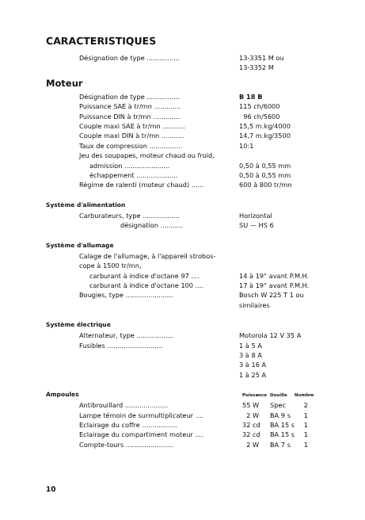CARACTERISTIQUES
| Désignation de type ................ | 13-3351 M ou 13-3352 M |
Moteur
| Désignation de type ................ | B 18 B |
| Puissance SAE à tr/mn ............. | 115 ch/6000 |
| Puissance DIN à tr/mn ............. | 96 ch/5600 |
| Couple maxi SAE à tr/mn ........... | 15,5 m.kg/4000 |
| Couple maxi DIN à tr/mn ........... | 14,7 m.kg/3500 |
| Taux de compression ................ | 10:1 |
| Jeu des soupapes, moteur chaud ou froid, | |
| admission ...................... | 0,50 à 0,55 mm |
| échappement .................... | 0,50 à 0,55 mm |
| Régime de ralenti (moteur chaud) ...... | 600 à 800 tr/mn |
Système d'alimentation
| Carburateurs, type .................. | Horizontal |
| désignation ........... | SU — HS 6 |
Système d'allumage
| Calage de l'allumage, à l'appareil strobos- | |
| cope à 1500 tr/mn, | |
| carburant à indice d'octane 97 .... | 14 à 19° avant P.M.H. |
| carburant à indice d'octane 100 .... | 17 à 19° avant P.M.H. |
| Bougies, type ....................... | Bosch W 225 T 1 ou similaires |
Système électrique
| Alternateur, type .................. | Motorola 12 V 35 A |
| Fusibles ........................... | 1 à 5 A 3 à 8 A 3 à 16 A 1 à 25 A |
| Ampoules | Puissance | Douille | Nombre |
| --- | --- | --- | --- |
| Antibrouillard ..................... | 55 W | Spec | 2 |
| Lampe témoin de surmultiplicateur .... | 2 W | BA 9 s | 1 |
| Eclairage du coffre ................. | 32 cd | BA 15 s | 1 |
| Eclairage du compartiment moteur .... | 32 cd | BA 15 s | 1 |
| Compte-tours ....................... | 2 W | BA 7 s | 1 |
10